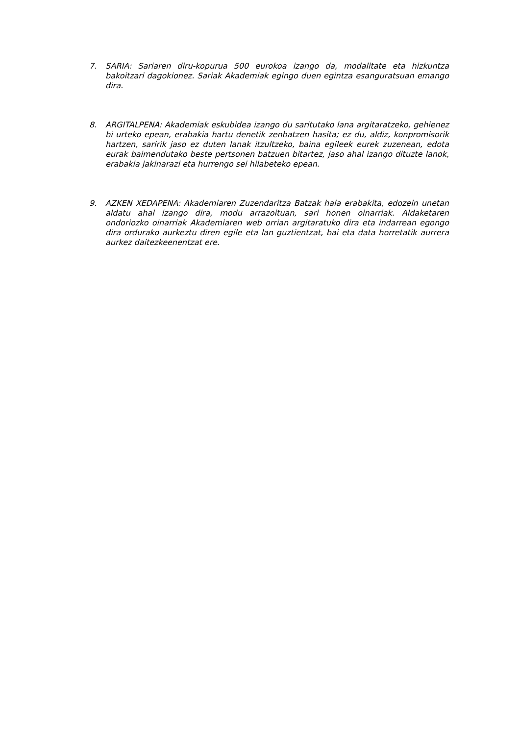7. SARIA: Sariaren diru-kopurua 500 eurokoa izango da, modalitate eta hizkuntza bakoitzari dagokionez. Sariak Akademiak egingo duen egintza esanguratsuan emango dira.
8. ARGITALPENA: Akademiak eskubidea izango du saritutako lana argitaratzeko, gehienez bi urteko epean, erabakia hartu denetik zenbatzen hasita; ez du, aldiz, konpromisorik hartzen, saririk jaso ez duten lanak itzultzeko, baina egileek eurek zuzenean, edota eurak baimendutako beste pertsonen batzuen bitartez, jaso ahal izango dituzte lanok, erabakia jakinarazi eta hurrengo sei hilabeteko epean.
9. AZKEN XEDAPENA: Akademiaren Zuzendaritza Batzak hala erabakita, edozein unetan aldatu ahal izango dira, modu arrazoituan, sari honen oinarriak. Aldaketaren ondoriozko oinarriak Akademiaren web orrian argitaratuko dira eta indarrean egongo dira ordurako aurkeztu diren egile eta lan guztientzat, bai eta data horretatik aurrera aurkez daitezkeenentzat ere.